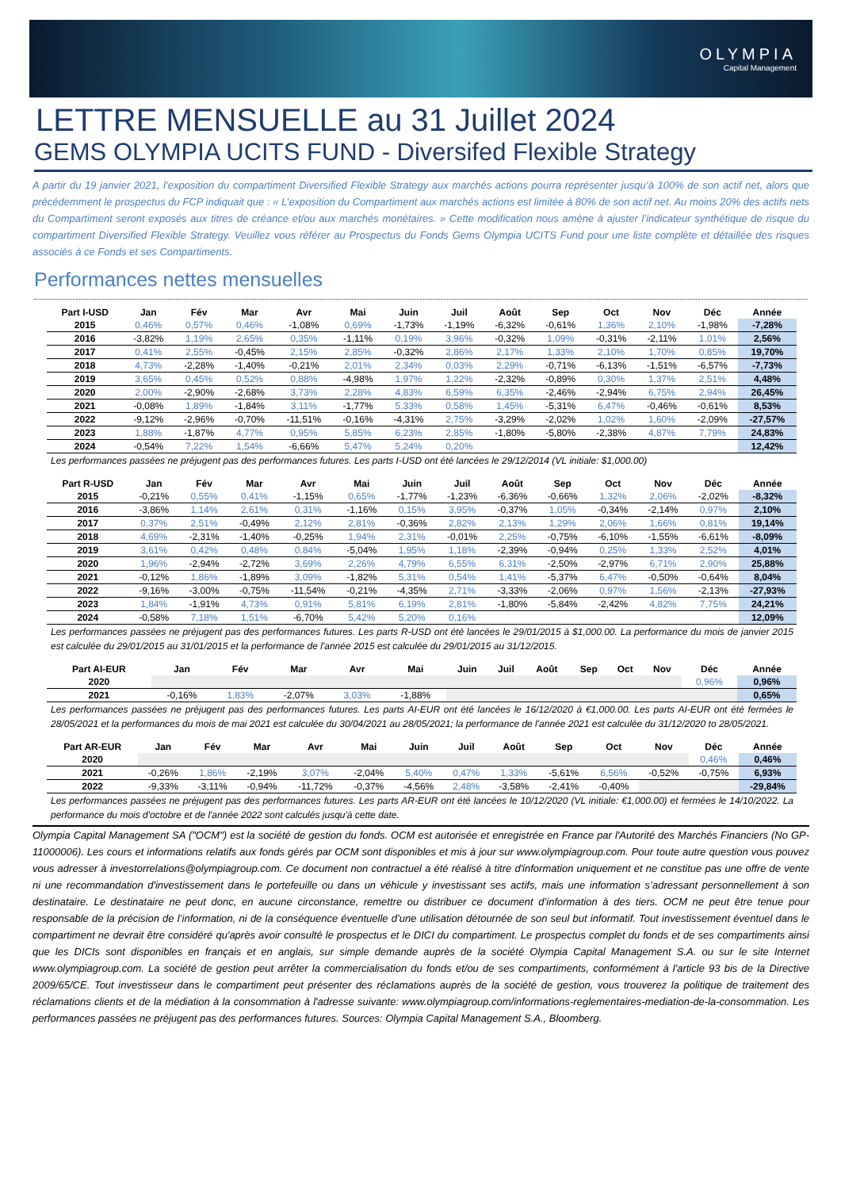OLYMPIA
Capital Management
LETTRE MENSUELLE au 31 Juillet 2024
GEMS OLYMPIA UCITS FUND - Diversifed Flexible Strategy
A partir du 19 janvier 2021, l’exposition du compartiment Diversified Flexible Strategy aux marchés actions pourra représenter jusqu’à 100% de son actif net, alors que précédemment le prospectus du FCP indiquait que : « L’exposition du Compartiment aux marchés actions est limitée à 80% de son actif net. Au moins 20% des actifs nets du Compartiment seront exposés aux titres de créance et/ou aux marchés monétaires. » Cette modification nous amène à ajuster l’indicateur synthétique de risque du compartiment Diversified Flexible Strategy. Veuillez vous référer au Prospectus du Fonds Gems Olympia UCITS Fund pour une liste complète et détaillée des risques associés à ce Fonds et ses Compartiments.
Performances nettes mensuelles
| Part I-USD | Jan | Fév | Mar | Avr | Mai | Juin | Juil | Août | Sep | Oct | Nov | Déc | Année |
| --- | --- | --- | --- | --- | --- | --- | --- | --- | --- | --- | --- | --- | --- |
| 2015 | 0,46% | 0,57% | 0,46% | -1,08% | 0,69% | -1,73% | -1,19% | -6,32% | -0,61% | 1,36% | 2,10% | -1,98% | -7,28% |
| 2016 | -3,82% | 1,19% | 2,65% | 0,35% | -1,11% | 0,19% | 3,96% | -0,32% | 1,09% | -0,31% | -2,11% | 1,01% | 2,56% |
| 2017 | 0,41% | 2,55% | -0,45% | 2,15% | 2,85% | -0,32% | 2,86% | 2,17% | 1,33% | 2,10% | 1,70% | 0,85% | 19,70% |
| 2018 | 4,73% | -2,28% | -1,40% | -0,21% | 2,01% | 2,34% | 0,03% | 2,29% | -0,71% | -6,13% | -1,51% | -6,57% | -7,73% |
| 2019 | 3,65% | 0,45% | 0,52% | 0,88% | -4,98% | 1,97% | 1,22% | -2,32% | -0,89% | 0,30% | 1,37% | 2,51% | 4,48% |
| 2020 | 2,00% | -2,90% | -2,68% | 3,73% | 2,28% | 4,83% | 6,59% | 6,35% | -2,46% | -2,94% | 6,75% | 2,94% | 26,45% |
| 2021 | -0,08% | 1,89% | -1,84% | 3,11% | -1,77% | 5,33% | 0,58% | 1,45% | -5,31% | 6,47% | -0,46% | -0,61% | 8,53% |
| 2022 | -9,12% | -2,96% | -0,70% | -11,51% | -0,16% | -4,31% | 2,75% | -3,29% | -2,02% | 1,02% | 1,60% | -2,09% | -27,57% |
| 2023 | 1,88% | -1,87% | 4,77% | 0,95% | 5,85% | 6,23% | 2,85% | -1,80% | -5,80% | -2,38% | 4,87% | 7,79% | 24,83% |
| 2024 | -0,54% | 7,22% | 1,54% | -6,66% | 5,47% | 5,24% | 0,20% | | | | | | 12,42% |
Les performances passées ne préjugent pas des performances futures. Les parts I-USD ont été lancées le 29/12/2014 (VL initiale: $1,000.00)
| Part R-USD | Jan | Fév | Mar | Avr | Mai | Juin | Juil | Août | Sep | Oct | Nov | Déc | Année |
| --- | --- | --- | --- | --- | --- | --- | --- | --- | --- | --- | --- | --- | --- |
| 2015 | -0,21% | 0,55% | 0,41% | -1,15% | 0,65% | -1,77% | -1,23% | -6,36% | -0,66% | 1,32% | 2,06% | -2,02% | -8,32% |
| 2016 | -3,86% | 1,14% | 2,61% | 0,31% | -1,16% | 0,15% | 3,95% | -0,37% | 1,05% | -0,34% | -2,14% | 0,97% | 2,10% |
| 2017 | 0,37% | 2,51% | -0,49% | 2,12% | 2,81% | -0,36% | 2,82% | 2,13% | 1,29% | 2,06% | 1,66% | 0,81% | 19,14% |
| 2018 | 4,69% | -2,31% | -1,40% | -0,25% | 1,94% | 2,31% | -0,01% | 2,25% | -0,75% | -6,10% | -1,55% | -6,61% | -8,09% |
| 2019 | 3,61% | 0,42% | 0,48% | 0,84% | -5,04% | 1,95% | 1,18% | -2,39% | -0,94% | 0,25% | 1,33% | 2,52% | 4,01% |
| 2020 | 1,96% | -2,94% | -2,72% | 3,69% | 2,26% | 4,79% | 6,55% | 6,31% | -2,50% | -2,97% | 6,71% | 2,90% | 25,88% |
| 2021 | -0,12% | 1,86% | -1,89% | 3,09% | -1,82% | 5,31% | 0,54% | 1,41% | -5,37% | 6,47% | -0,50% | -0,64% | 8,04% |
| 2022 | -9,16% | -3,00% | -0,75% | -11,54% | -0,21% | -4,35% | 2,71% | -3,33% | -2,06% | 0,97% | 1,56% | -2,13% | -27,93% |
| 2023 | 1,84% | -1,91% | 4,73% | 0,91% | 5,81% | 6,19% | 2,81% | -1,80% | -5,84% | -2,42% | 4,82% | 7,75% | 24,21% |
| 2024 | -0,58% | 7,18% | 1,51% | -6,70% | 5,42% | 5,20% | 0,16% | | | | | | 12,09% |
Les performances passées ne préjugent pas des performances futures. Les parts R-USD ont été lancées le 29/01/2015 à $1,000.00. La performance du mois de janvier 2015 est calculée du 29/01/2015 au 31/01/2015 et la performance de l'année 2015 est calculée du 29/01/2015 au 31/12/2015.
| Part AI-EUR | Jan | Fév | Mar | Avr | Mai | Juin | Juil | Août | Sep | Oct | Nov | Déc | Année |
| --- | --- | --- | --- | --- | --- | --- | --- | --- | --- | --- | --- | --- | --- |
| 2020 | | | | | | | | | | | | 0,96% | 0,96% |
| 2021 | -0,16% | 1,83% | -2,07% | 3,03% | -1,88% | | | | | | | | 0,65% |
Les performances passées ne préjugent pas des performances futures. Les parts AI-EUR ont été lancées le 16/12/2020 à €1,000.00. Les parts AI-EUR ont été fermées le 28/05/2021 et la performances du mois de mai 2021 est calculée du 30/04/2021 au 28/05/2021; la performance de l'année 2021 est calculée du 31/12/2020 to 28/05/2021.
| Part AR-EUR | Jan | Fév | Mar | Avr | Mai | Juin | Juil | Août | Sep | Oct | Nov | Déc | Année |
| --- | --- | --- | --- | --- | --- | --- | --- | --- | --- | --- | --- | --- | --- |
| 2020 | | | | | | | | | | | | 0,46% | 0,46% |
| 2021 | -0,26% | 1,86% | -2,19% | 3,07% | -2,04% | 5,40% | 0,47% | 1,33% | -5,61% | 6,56% | -0,52% | -0,75% | 6,93% |
| 2022 | -9,33% | -3,11% | -0,94% | -11,72% | -0,37% | -4,56% | 2,48% | -3,58% | -2,41% | -0,40% | | | -29,84% |
Les performances passées ne préjugent pas des performances futures. Les parts AR-EUR ont été lancées le 10/12/2020 (VL initiale: €1,000.00) et fermées le 14/10/2022. La performance du mois d'octobre et de l'année 2022 sont calculés jusqu'à cette date.
Olympia Capital Management SA ("OCM") est la société de gestion du fonds. OCM est autorisée et enregistrée en France par l'Autorité des Marchés Financiers (No GP-11000006). Les cours et informations relatifs aux fonds gérés par OCM sont disponibles et mis à jour sur www.olympiagroup.com. Pour toute autre question vous pouvez vous adresser à investorrelations@olympiagroup.com. Ce document non contractuel a été réalisé à titre d'information uniquement et ne constitue pas une offre de vente ni une recommandation d'investissement dans le portefeuille ou dans un véhicule y investissant ses actifs, mais une information s’adressant personnellement à son destinataire. Le destinataire ne peut donc, en aucune circonstance, remettre ou distribuer ce document d’information à des tiers. OCM ne peut être tenue pour responsable de la précision de l’information, ni de la conséquence éventuelle d’une utilisation détournée de son seul but informatif. Tout investissement éventuel dans le compartiment ne devrait être considéré qu'après avoir consulté le prospectus et le DICI du compartiment. Le prospectus complet du fonds et de ses compartiments ainsi que les DICIs sont disponibles en français et en anglais, sur simple demande auprès de la société Olympia Capital Management S.A. ou sur le site Internet www.olympiagroup.com. La société de gestion peut arrêter la commercialisation du fonds et/ou de ses compartiments, conformément à l'article 93 bis de la Directive 2009/65/CE. Tout investisseur dans le compartiment peut présenter des réclamations auprès de la société de gestion, vous trouverez la politique de traitement des réclamations clients et de la médiation à la consommation à l'adresse suivante: www.olympiagroup.com/informations-reglementaires-mediation-de-la-consommation. Les performances passées ne préjugent pas des performances futures. Sources: Olympia Capital Management S.A., Bloomberg.